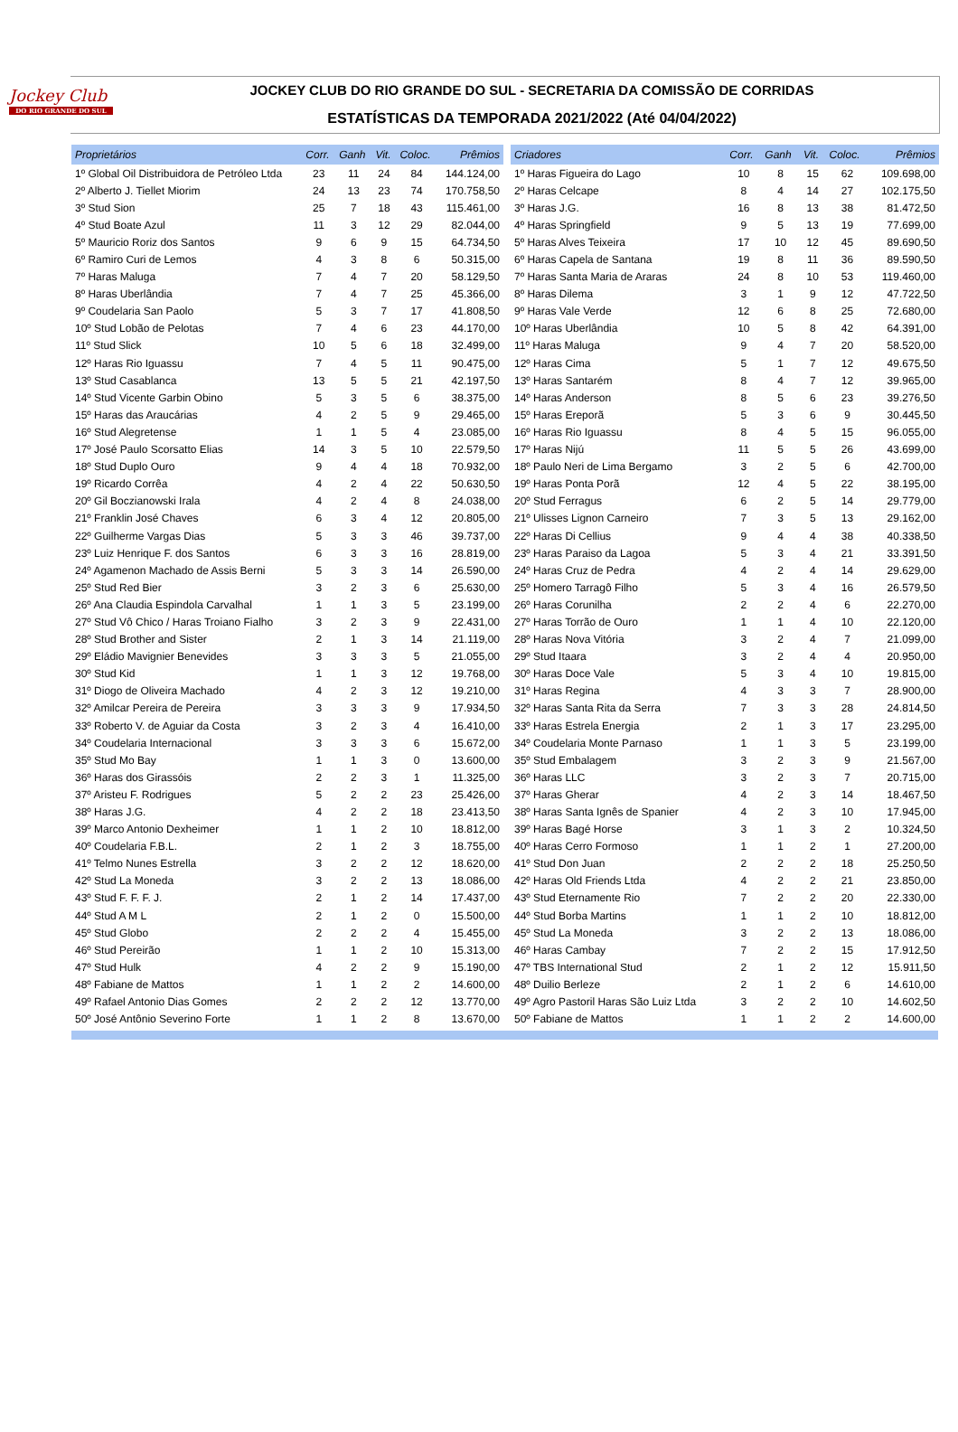Jockey Club
DO RIO GRANDE DO SUL
JOCKEY CLUB DO RIO GRANDE DO SUL - SECRETARIA DA COMISSÃO DE CORRIDAS
ESTATÍSTICAS DA TEMPORADA 2021/2022 (Até 04/04/2022)
| Proprietários | Corr. | Ganh | Vit. | Coloc. | Prêmios |
| --- | --- | --- | --- | --- | --- |
| 1º Global Oil Distribuidora de Petróleo Ltda | 23 | 11 | 24 | 84 | 144.124,00 |
| 2º Alberto J. Tiellet Miorim | 24 | 13 | 23 | 74 | 170.758,50 |
| 3º Stud Sion | 25 | 7 | 18 | 43 | 115.461,00 |
| 4º Stud Boate Azul | 11 | 3 | 12 | 29 | 82.044,00 |
| 5º Mauricio Roriz dos Santos | 9 | 6 | 9 | 15 | 64.734,50 |
| 6º Ramiro Curi de Lemos | 4 | 3 | 8 | 6 | 50.315,00 |
| 7º Haras Maluga | 7 | 4 | 7 | 20 | 58.129,50 |
| 8º Haras Uberlândia | 7 | 4 | 7 | 25 | 45.366,00 |
| 9º Coudelaria San Paolo | 5 | 3 | 7 | 17 | 41.808,50 |
| 10º Stud Lobão de Pelotas | 7 | 4 | 6 | 23 | 44.170,00 |
| 11º Stud Slick | 10 | 5 | 6 | 18 | 32.499,00 |
| 12º Haras Rio Iguassu | 7 | 4 | 5 | 11 | 90.475,00 |
| 13º Stud Casablanca | 13 | 5 | 5 | 21 | 42.197,50 |
| 14º Stud Vicente Garbin Obino | 5 | 3 | 5 | 6 | 38.375,00 |
| 15º Haras das Araucárias | 4 | 2 | 5 | 9 | 29.465,00 |
| 16º Stud Alegretense | 1 | 1 | 5 | 4 | 23.085,00 |
| 17º José Paulo Scorsatto Elias | 14 | 3 | 5 | 10 | 22.579,50 |
| 18º Stud Duplo Ouro | 9 | 4 | 4 | 18 | 70.932,00 |
| 19º Ricardo Corrêa | 4 | 2 | 4 | 22 | 50.630,50 |
| 20º Gil Boczianowski Irala | 4 | 2 | 4 | 8 | 24.038,00 |
| 21º Franklin José Chaves | 6 | 3 | 4 | 12 | 20.805,00 |
| 22º Guilherme Vargas Dias | 5 | 3 | 3 | 46 | 39.737,00 |
| 23º Luiz Henrique F. dos Santos | 6 | 3 | 3 | 16 | 28.819,00 |
| 24º Agamenon Machado de Assis Berni | 5 | 3 | 3 | 14 | 26.590,00 |
| 25º Stud Red Bier | 3 | 2 | 3 | 6 | 25.630,00 |
| 26º Ana Claudia Espindola Carvalhal | 1 | 1 | 3 | 5 | 23.199,00 |
| 27º Stud Vô Chico / Haras Troiano Fialho | 3 | 2 | 3 | 9 | 22.431,00 |
| 28º Stud Brother and Sister | 2 | 1 | 3 | 14 | 21.119,00 |
| 29º Eládio Mavignier Benevides | 3 | 3 | 3 | 5 | 21.055,00 |
| 30º Stud Kid | 1 | 1 | 3 | 12 | 19.768,00 |
| 31º Diogo de Oliveira Machado | 4 | 2 | 3 | 12 | 19.210,00 |
| 32º Amilcar Pereira de Pereira | 3 | 3 | 3 | 9 | 17.934,50 |
| 33º Roberto V. de Aguiar da Costa | 3 | 2 | 3 | 4 | 16.410,00 |
| 34º Coudelaria Internacional | 3 | 3 | 3 | 6 | 15.672,00 |
| 35º Stud Mo Bay | 1 | 1 | 3 | 0 | 13.600,00 |
| 36º Haras dos Girassóis | 2 | 2 | 3 | 1 | 11.325,00 |
| 37º Aristeu F. Rodrigues | 5 | 2 | 2 | 23 | 25.426,00 |
| 38º Haras J.G. | 4 | 2 | 2 | 18 | 23.413,50 |
| 39º Marco Antonio Dexheimer | 1 | 1 | 2 | 10 | 18.812,00 |
| 40º Coudelaria F.B.L. | 2 | 1 | 2 | 3 | 18.755,00 |
| 41º Telmo Nunes Estrella | 3 | 2 | 2 | 12 | 18.620,00 |
| 42º Stud La Moneda | 3 | 2 | 2 | 13 | 18.086,00 |
| 43º Stud F. F. F. J. | 2 | 1 | 2 | 14 | 17.437,00 |
| 44º Stud A M L | 2 | 1 | 2 | 0 | 15.500,00 |
| 45º Stud Globo | 2 | 2 | 2 | 4 | 15.455,00 |
| 46º Stud Pereirão | 1 | 1 | 2 | 10 | 15.313,00 |
| 47º Stud Hulk | 4 | 2 | 2 | 9 | 15.190,00 |
| 48º Fabiane de Mattos | 1 | 1 | 2 | 2 | 14.600,00 |
| 49º Rafael Antonio Dias Gomes | 2 | 2 | 2 | 12 | 13.770,00 |
| 50º José Antônio Severino Forte | 1 | 1 | 2 | 8 | 13.670,00 |
| Criadores | Corr. | Ganh | Vit. | Coloc. | Prêmios |
| --- | --- | --- | --- | --- | --- |
| 1º Haras Figueira do Lago | 10 | 8 | 15 | 62 | 109.698,00 |
| 2º Haras Celcape | 8 | 4 | 14 | 27 | 102.175,50 |
| 3º Haras J.G. | 16 | 8 | 13 | 38 | 81.472,50 |
| 4º Haras Springfield | 9 | 5 | 13 | 19 | 77.699,00 |
| 5º Haras Alves Teixeira | 17 | 10 | 12 | 45 | 89.690,50 |
| 6º Haras Capela de Santana | 19 | 8 | 11 | 36 | 89.590,50 |
| 7º Haras Santa Maria de Araras | 24 | 8 | 10 | 53 | 119.460,00 |
| 8º Haras Dilema | 3 | 1 | 9 | 12 | 47.722,50 |
| 9º Haras Vale Verde | 12 | 6 | 8 | 25 | 72.680,00 |
| 10º Haras Uberlândia | 10 | 5 | 8 | 42 | 64.391,00 |
| 11º Haras Maluga | 9 | 4 | 7 | 20 | 58.520,00 |
| 12º Haras Cima | 5 | 1 | 7 | 12 | 49.675,50 |
| 13º Haras Santarém | 8 | 4 | 7 | 12 | 39.965,00 |
| 14º Haras Anderson | 8 | 5 | 6 | 23 | 39.276,50 |
| 15º Haras Ereporã | 5 | 3 | 6 | 9 | 30.445,50 |
| 16º Haras Rio Iguassu | 8 | 4 | 5 | 15 | 96.055,00 |
| 17º Haras Nijú | 11 | 5 | 5 | 26 | 43.699,00 |
| 18º Paulo Neri de Lima Bergamo | 3 | 2 | 5 | 6 | 42.700,00 |
| 19º Haras Ponta Porã | 12 | 4 | 5 | 22 | 38.195,00 |
| 20º Stud Ferragus | 6 | 2 | 5 | 14 | 29.779,00 |
| 21º Ulisses Lignon Carneiro | 7 | 3 | 5 | 13 | 29.162,00 |
| 22º Haras Di Cellius | 9 | 4 | 4 | 38 | 40.338,50 |
| 23º Haras Paraiso da Lagoa | 5 | 3 | 4 | 21 | 33.391,50 |
| 24º Haras Cruz de Pedra | 4 | 2 | 4 | 14 | 29.629,00 |
| 25º Homero Tarragô Filho | 5 | 3 | 4 | 16 | 26.579,50 |
| 26º Haras Corunilha | 2 | 2 | 4 | 6 | 22.270,00 |
| 27º Haras Torrão de Ouro | 1 | 1 | 4 | 10 | 22.120,00 |
| 28º Haras Nova Vitória | 3 | 2 | 4 | 7 | 21.099,00 |
| 29º Stud Itaara | 3 | 2 | 4 | 4 | 20.950,00 |
| 30º Haras Doce Vale | 5 | 3 | 4 | 10 | 19.815,00 |
| 31º Haras Regina | 4 | 3 | 3 | 7 | 28.900,00 |
| 32º Haras Santa Rita da Serra | 7 | 3 | 3 | 28 | 24.814,50 |
| 33º Haras Estrela Energia | 2 | 1 | 3 | 17 | 23.295,00 |
| 34º Coudelaria Monte Parnaso | 1 | 1 | 3 | 5 | 23.199,00 |
| 35º Stud Embalagem | 3 | 2 | 3 | 9 | 21.567,00 |
| 36º Haras LLC | 3 | 2 | 3 | 7 | 20.715,00 |
| 37º Haras Gherar | 4 | 2 | 3 | 14 | 18.467,50 |
| 38º Haras Santa Ignês de Spanier | 4 | 2 | 3 | 10 | 17.945,00 |
| 39º Haras Bagé Horse | 3 | 1 | 3 | 2 | 10.324,50 |
| 40º Haras Cerro Formoso | 1 | 1 | 2 | 1 | 27.200,00 |
| 41º Stud Don Juan | 2 | 2 | 2 | 18 | 25.250,50 |
| 42º Haras Old Friends Ltda | 4 | 2 | 2 | 21 | 23.850,00 |
| 43º Stud Eternamente Rio | 7 | 2 | 2 | 20 | 22.330,00 |
| 44º Stud Borba Martins | 1 | 1 | 2 | 10 | 18.812,00 |
| 45º Stud La Moneda | 3 | 2 | 2 | 13 | 18.086,00 |
| 46º Haras Cambay | 7 | 2 | 2 | 15 | 17.912,50 |
| 47º TBS International Stud | 2 | 1 | 2 | 12 | 15.911,50 |
| 48º Duilio Berleze | 2 | 1 | 2 | 6 | 14.610,00 |
| 49º Agro Pastoril Haras São Luiz Ltda | 3 | 2 | 2 | 10 | 14.602,50 |
| 50º Fabiane de Mattos | 1 | 1 | 2 | 2 | 14.600,00 |